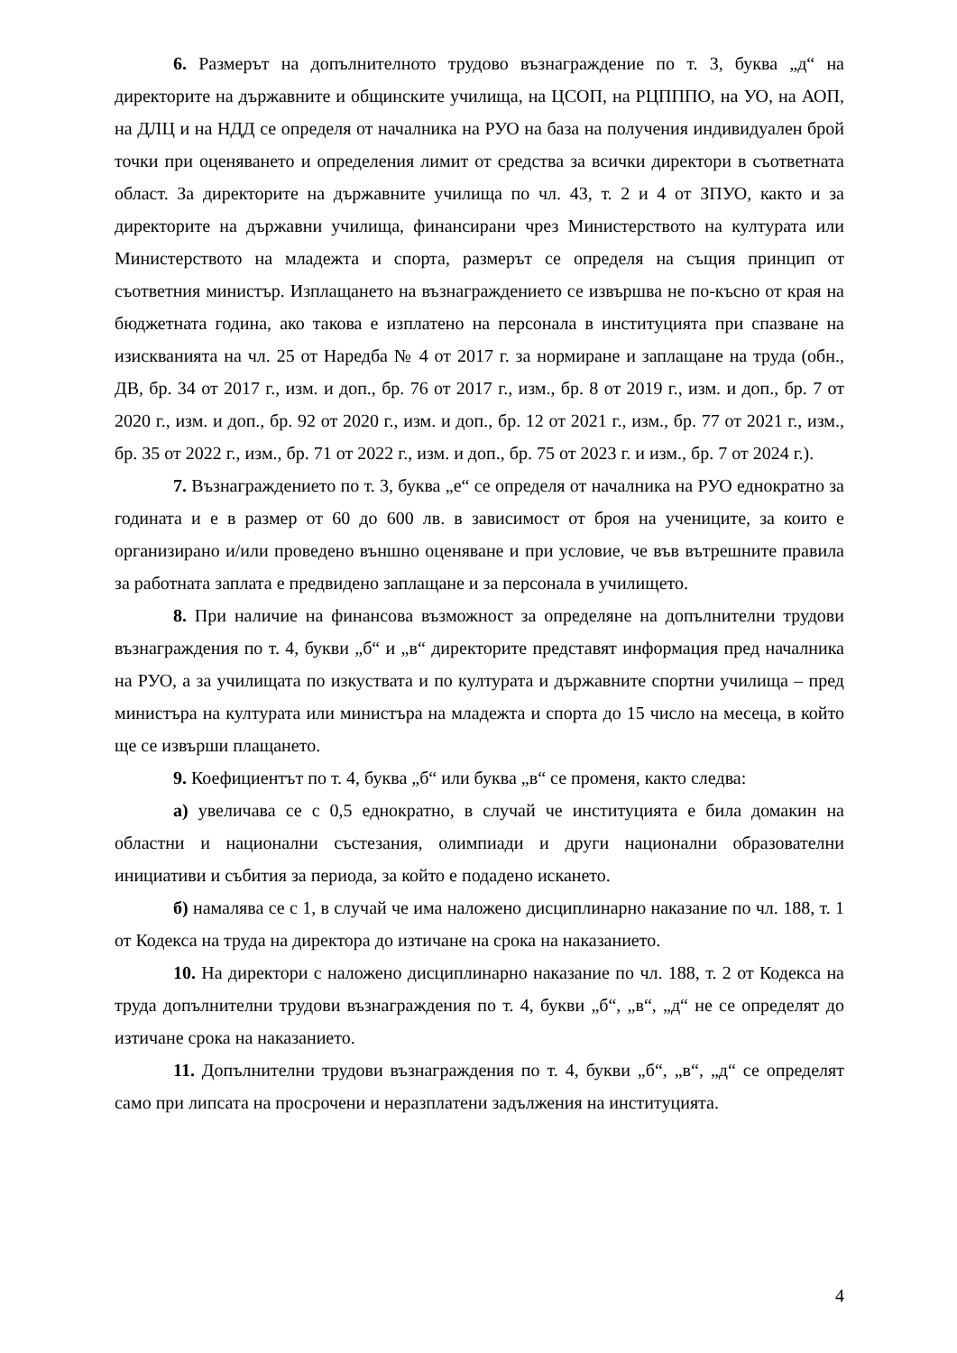6. Размерът на допълнителното трудово възнаграждение по т. 3, буква „д“ на директорите на държавните и общинските училища, на ЦСОП, на РЦПППО, на УО, на АОП, на ДЛЦ и на НДД се определя от началника на РУО на база на получения индивидуален брой точки при оценяването и определения лимит от средства за всички директори в съответната област. За директорите на държавните училища по чл. 43, т. 2 и 4 от ЗПУО, както и за директорите на държавни училища, финансирани чрез Министерството на културата или Министерството на младежта и спорта, размерът се определя на същия принцип от съответния министър. Изплащането на възнаграждението се извършва не по-късно от края на бюджетната година, ако такова е изплатено на персонала в институцията при спазване на изискванията на чл. 25 от Наредба № 4 от 2017 г. за нормиране и заплащане на труда (обн., ДВ, бр. 34 от 2017 г., изм. и доп., бр. 76 от 2017 г., изм., бр. 8 от 2019 г., изм. и доп., бр. 7 от 2020 г., изм. и доп., бр. 92 от 2020 г., изм. и доп., бр. 12 от 2021 г., изм., бр. 77 от 2021 г., изм., бр. 35 от 2022 г., изм., бр. 71 от 2022 г., изм. и доп., бр. 75 от 2023 г. и изм., бр. 7 от 2024 г.).
7. Възнаграждението по т. 3, буква „е“ се определя от началника на РУО еднократно за годината и е в размер от 60 до 600 лв. в зависимост от броя на учениците, за които е организирано и/или проведено външно оценяване и при условие, че във вътрешните правила за работната заплата е предвидено заплащане и за персонала в училището.
8. При наличие на финансова възможност за определяне на допълнителни трудови възнаграждения по т. 4, букви „б“ и „в“ директорите представят информация пред началника на РУО, а за училищата по изкуствата и по културата и държавните спортни училища – пред министъра на културата или министъра на младежта и спорта до 15 число на месеца, в който ще се извърши плащането.
9. Коефициентът по т. 4, буква „б“ или буква „в“ се променя, както следва:
а) увеличава се с 0,5 еднократно, в случай че институцията е била домакин на областни и национални състезания, олимпиади и други национални образователни инициативи и събития за периода, за който е подадено искането.
б) намалява се с 1, в случай че има наложено дисциплинарно наказание по чл. 188, т. 1 от Кодекса на труда на директора до изтичане на срока на наказанието.
10. На директори с наложено дисциплинарно наказание по чл. 188, т. 2 от Кодекса на труда допълнителни трудови възнаграждения по т. 4, букви „б“, „в“, „д“ не се определят до изтичане срока на наказанието.
11. Допълнителни трудови възнаграждения по т. 4, букви „б“, „в“, „д“ се определят само при липсата на просрочени и неразплатени задължения на институцията.
4